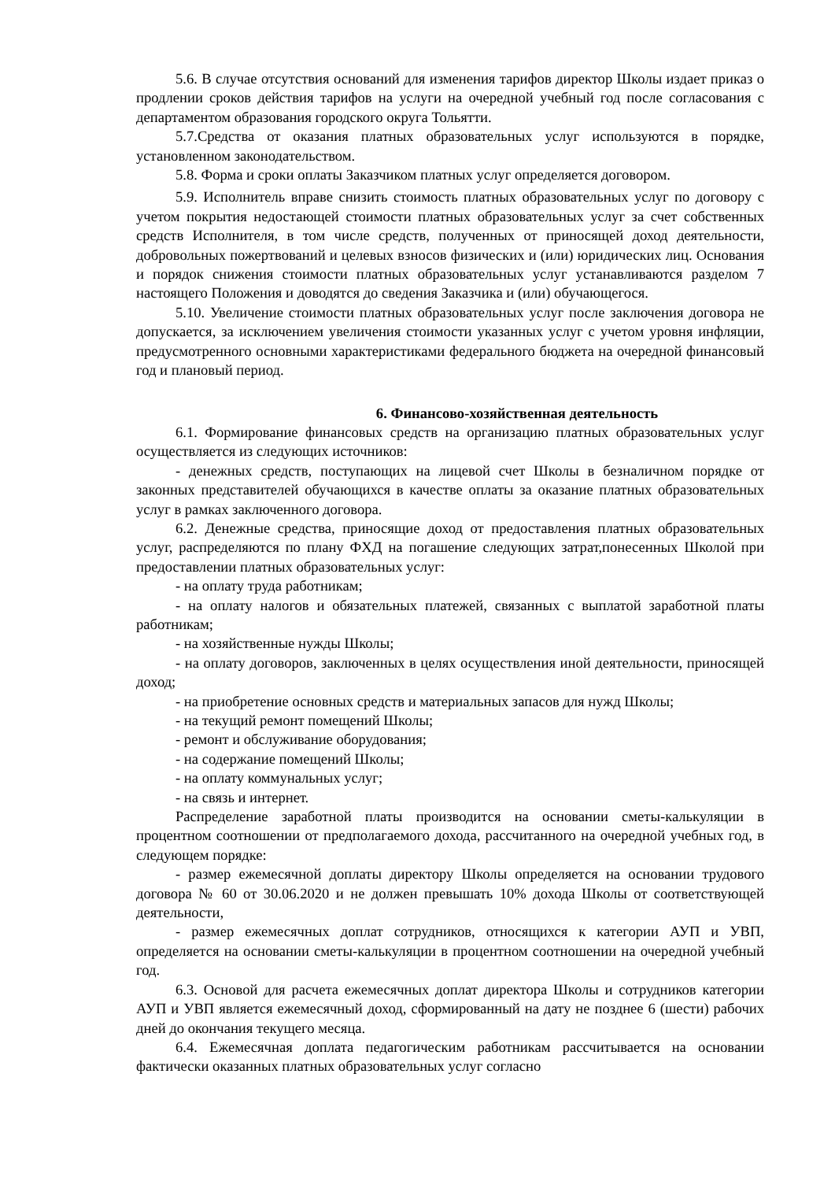5.6. В случае отсутствия оснований для изменения тарифов директор Школы издает приказ о продлении сроков действия тарифов на услуги на очередной учебный год после согласования с департаментом образования городского округа Тольятти.
5.7.Средства от оказания платных образовательных услуг используются в порядке, установленном законодательством.
5.8. Форма и сроки оплаты Заказчиком платных услуг определяется договором.
5.9. Исполнитель вправе снизить стоимость платных образовательных услуг по договору с учетом покрытия недостающей стоимости платных образовательных услуг за счет собственных средств Исполнителя, в том числе средств, полученных от приносящей доход деятельности, добровольных пожертвований и целевых взносов физических и (или) юридических лиц. Основания и порядок снижения стоимости платных образовательных услуг устанавливаются разделом 7 настоящего Положения и доводятся до сведения Заказчика и (или) обучающегося.
5.10. Увеличение стоимости платных образовательных услуг после заключения договора не допускается, за исключением увеличения стоимости указанных услуг с учетом уровня инфляции, предусмотренного основными характеристиками федерального бюджета на очередной финансовый год и плановый период.
6. Финансово-хозяйственная деятельность
6.1. Формирование финансовых средств на организацию платных образовательных услуг осуществляется из следующих источников:
- денежных средств, поступающих на лицевой счет Школы в безналичном порядке от законных представителей обучающихся в качестве оплаты за оказание платных образовательных услуг в рамках заключенного договора.
6.2. Денежные средства, приносящие доход от предоставления платных образовательных услуг, распределяются по плану ФХД на погашение следующих затрат,понесенных Школой при предоставлении платных образовательных услуг:
- на оплату труда работникам;
- на оплату налогов и обязательных платежей, связанных с выплатой заработной платы работникам;
- на хозяйственные нужды Школы;
- на оплату договоров, заключенных в целях осуществления иной деятельности, приносящей доход;
- на приобретение основных средств и материальных запасов для нужд Школы;
- на текущий ремонт помещений Школы;
- ремонт и обслуживание оборудования;
- на содержание помещений Школы;
- на оплату коммунальных услуг;
- на связь и интернет.
Распределение заработной платы производится на основании сметы-калькуляции в процентном соотношении от предполагаемого дохода, рассчитанного на очередной учебных год, в следующем порядке:
- размер ежемесячной доплаты директору Школы определяется на основании трудового договора № 60 от 30.06.2020 и не должен превышать 10% дохода Школы от соответствующей деятельности,
- размер ежемесячных доплат сотрудников, относящихся к категории АУП и УВП, определяется на основании сметы-калькуляции в процентном соотношении на очередной учебный год.
6.3. Основой для расчета ежемесячных доплат директора Школы и сотрудников категории АУП и УВП является ежемесячный доход, сформированный на дату не позднее 6 (шести) рабочих дней до окончания текущего месяца.
6.4. Ежемесячная доплата педагогическим работникам рассчитывается на основании фактически оказанных платных образовательных услуг согласно